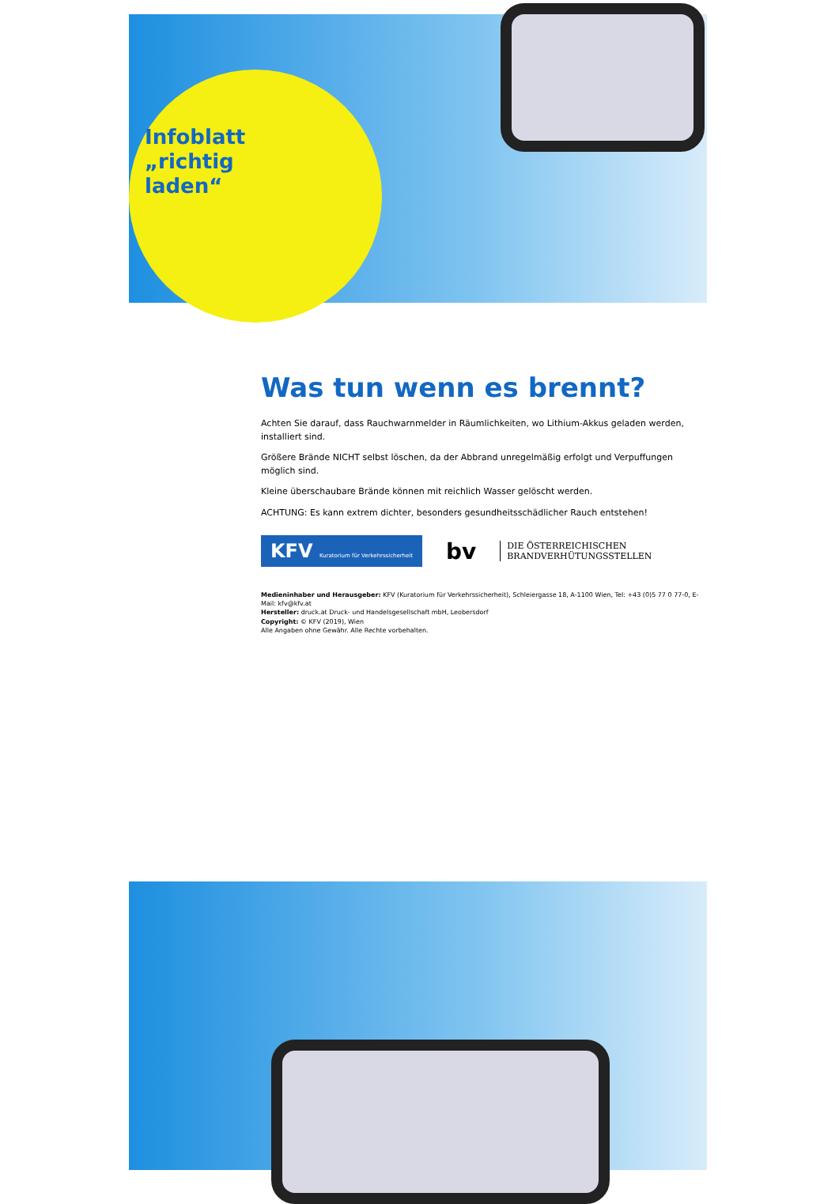Infoblatt „richtig laden“
Was tun wenn es brennt?
Achten Sie darauf, dass Rauchwarnmelder in Räumlichkeiten, wo Lithium-Akkus geladen werden, installiert sind.
Größere Brände NICHT selbst löschen, da der Abbrand unregelmäßig erfolgt und Verpuffungen möglich sind.
Kleine überschaubare Brände können mit reichlich Wasser gelöscht werden.
ACHTUNG: Es kann extrem dichter, besonders gesundheitsschädlicher Rauch entstehen!
KFV Kuratorium für Verkehrssicherheit
bv
DIE ÖSTERREICHISCHEN
BRANDVERHÜTUNGSSTELLEN
Medieninhaber und Herausgeber: KFV (Kuratorium für Verkehrssicherheit), Schleiergasse 18, A-1100 Wien, Tel: +43 (0)5 77 0 77-0, E-Mail: kfv@kfv.at
Hersteller: druck.at Druck- und Handelsgesellschaft mbH, Leobersdorf
Copyright: © KFV (2019), Wien
Alle Angaben ohne Gewähr. Alle Rechte vorbehalten.